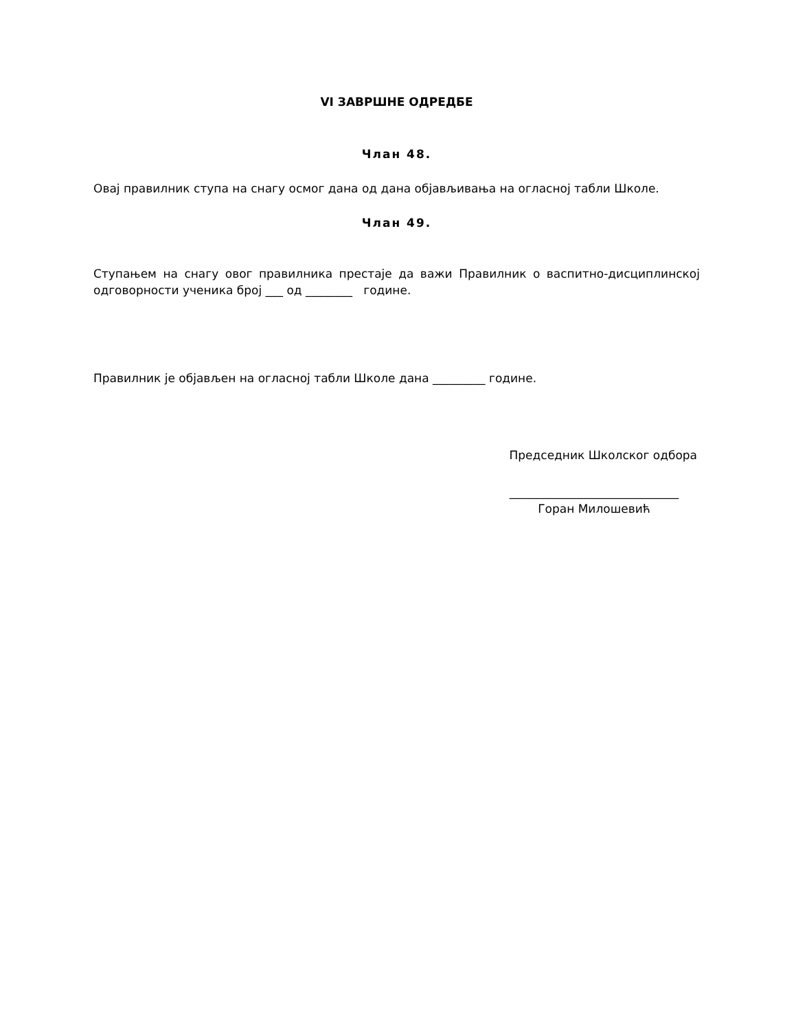VI ЗАВРШНЕ ОДРЕДБЕ
Члан 48.
Овај правилник ступа на снагу осмог дана од дана објављивања на огласној табли Школе.
Члан 49.
Ступањем на снагу овог правилника престаје да важи Правилник о васпитно-дисциплинској одговорности ученика број ___ од ________ године.
Правилник је објављен на огласној табли Школе дана _________ године.
Председник Школског одбора
_____________________________
Горан Милошевић